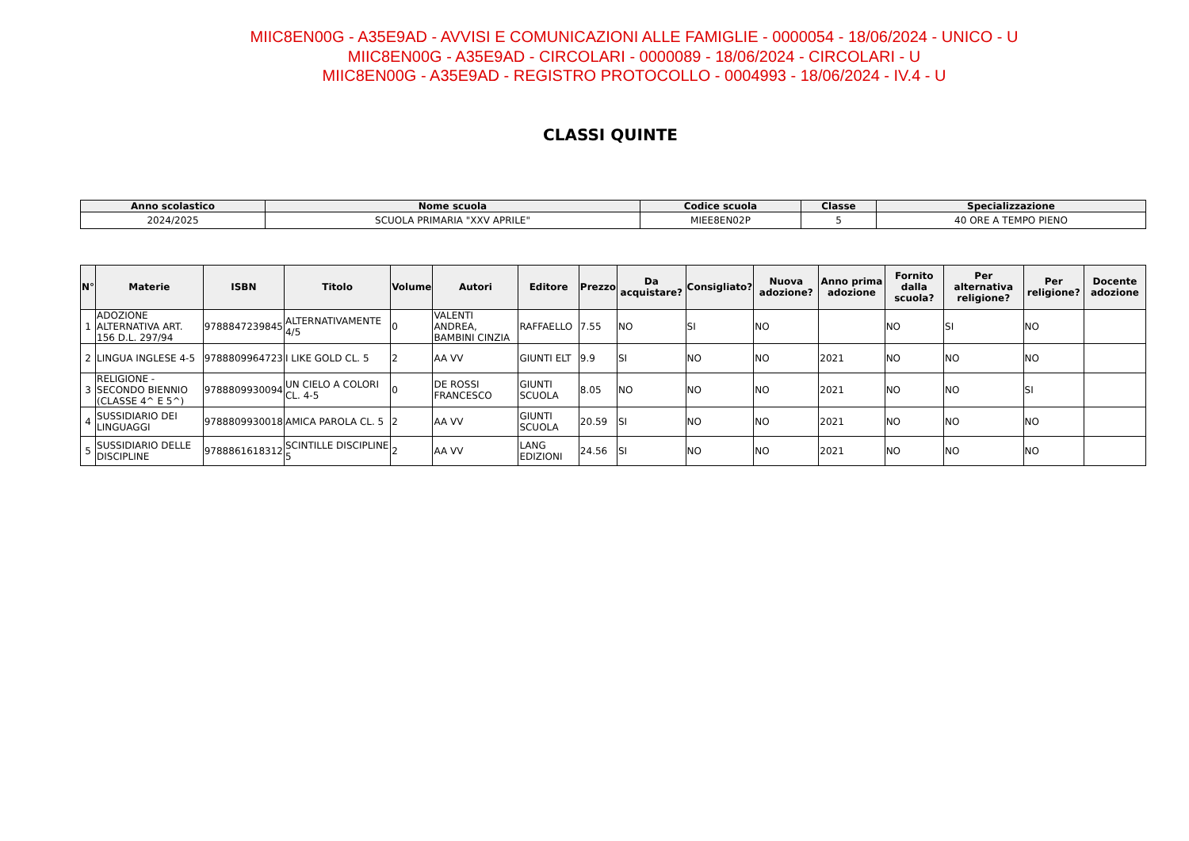MIIC8EN00G - A35E9AD - AVVISI E COMUNICAZIONI ALLE FAMIGLIE - 0000054 - 18/06/2024 - UNICO - U
MIIC8EN00G - A35E9AD - CIRCOLARI - 0000089 - 18/06/2024 - CIRCOLARI - U
MIIC8EN00G - A35E9AD - REGISTRO PROTOCOLLO - 0004993 - 18/06/2024 - IV.4 - U
CLASSI QUINTE
| Anno scolastico | Nome scuola | Codice scuola | Classe | Specializzazione |
| --- | --- | --- | --- | --- |
| 2024/2025 | SCUOLA PRIMARIA "XXV APRILE" | MIEE8EN02P | 5 | 40 ORE A TEMPO PIENO |
| N° | Materie | ISBN | Titolo | Volume | Autori | Editore | Prezzo | Da acquistare? | Consigliato? | Nuova adozione? | Anno prima adozione | Fornito dalla scuola? | Per alternativa religione? | Per religione? | Docente adozione |
| --- | --- | --- | --- | --- | --- | --- | --- | --- | --- | --- | --- | --- | --- | --- | --- |
| 1 | ADOZIONE ALTERNATIVA ART. 156 D.L. 297/94 | 9788847239845 | ALTERNATIVAMENTE 4/5 | 0 | VALENTI ANDREA, BAMBINI CINZIA | RAFFAELLO | 7.55 | NO | SI | NO | | NO | SI | NO | |
| 2 | LINGUA INGLESE 4-5 | 9788809964723 | I LIKE GOLD CL. 5 | 2 | AA VV | GIUNTI ELT | 9.9 | SI | NO | NO | 2021 | NO | NO | NO | |
| 3 | RELIGIONE - SECONDO BIENNIO (CLASSE 4^ E 5^) | 9788809930094 | UN CIELO A COLORI CL. 4-5 | 0 | DE ROSSI FRANCESCO | GIUNTI SCUOLA | 8.05 | NO | NO | NO | 2021 | NO | NO | SI | |
| 4 | SUSSIDIARIO DEI LINGUAGGI | 9788809930018 | AMICA PAROLA CL. 5 | 2 | AA VV | GIUNTI SCUOLA | 20.59 | SI | NO | NO | 2021 | NO | NO | NO | |
| 5 | SUSSIDIARIO DELLE DISCIPLINE | 9788861618312 | SCINTILLE DISCIPLINE 5 | 2 | AA VV | LANG EDIZIONI | 24.56 | SI | NO | NO | 2021 | NO | NO | NO | |